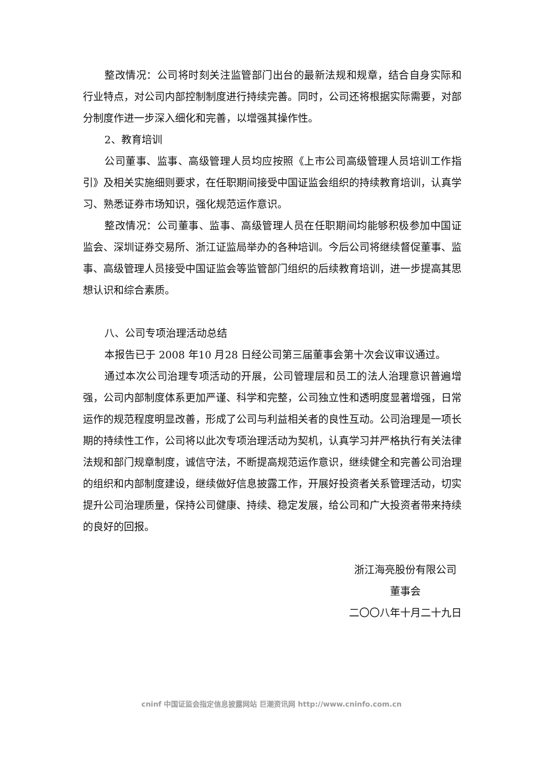整改情况：公司将时刻关注监管部门出台的最新法规和规章，结合自身实际和行业特点，对公司内部控制制度进行持续完善。同时，公司还将根据实际需要，对部分制度作进一步深入细化和完善，以增强其操作性。
2、教育培训
公司董事、监事、高级管理人员均应按照《上市公司高级管理人员培训工作指引》及相关实施细则要求，在任职期间接受中国证监会组织的持续教育培训，认真学习、熟悉证券市场知识，强化规范运作意识。
整改情况：公司董事、监事、高级管理人员在任职期间均能够积极参加中国证监会、深圳证券交易所、浙江证监局举办的各种培训。今后公司将继续督促董事、监事、高级管理人员接受中国证监会等监管部门组织的后续教育培训，进一步提高其思想认识和综合素质。
八、公司专项治理活动总结
本报告已于 2008 年10 月28 日经公司第三届董事会第十次会议审议通过。
通过本次公司治理专项活动的开展，公司管理层和员工的法人治理意识普遍增强，公司内部制度体系更加严谨、科学和完整，公司独立性和透明度显著增强，日常运作的规范程度明显改善，形成了公司与利益相关者的良性互动。公司治理是一项长期的持续性工作，公司将以此次专项治理活动为契机，认真学习并严格执行有关法律法规和部门规章制度，诚信守法，不断提高规范运作意识，继续健全和完善公司治理的组织和内部制度建设，继续做好信息披露工作，开展好投资者关系管理活动，切实提升公司治理质量，保持公司健康、持续、稳定发展，给公司和广大投资者带来持续的良好的回报。
浙江海亮股份有限公司
董事会
二〇〇八年十月二十九日
cninf 中国证监会指定信息披露网站 巨潮资讯网 http://www.cninfo.com.cn